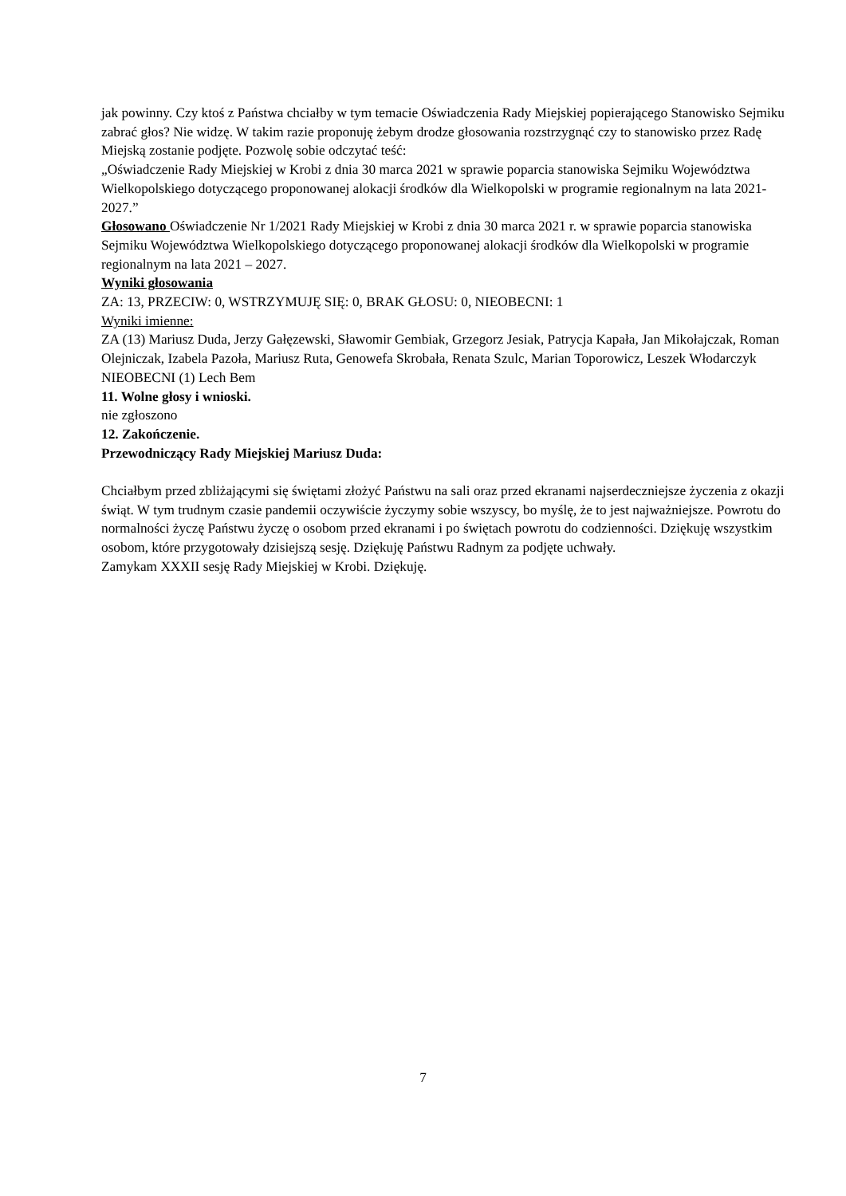jak powinny. Czy ktoś z Państwa chciałby w tym temacie Oświadczenia Rady Miejskiej popierającego Stanowisko Sejmiku zabrać głos? Nie widzę. W takim razie proponuję żebym drodze głosowania rozstrzygnąć czy to stanowisko przez Radę Miejską zostanie podjęte. Pozwolę sobie odczytać teść:
„Oświadczenie Rady Miejskiej w Krobi z dnia 30 marca 2021 w sprawie poparcia stanowiska Sejmiku Województwa Wielkopolskiego dotyczącego proponowanej alokacji środków dla Wielkopolski w programie regionalnym na lata 2021-2027.”
Głosowano Oświadczenie Nr 1/2021 Rady Miejskiej w Krobi z dnia 30 marca 2021 r. w sprawie poparcia stanowiska Sejmiku Województwa Wielkopolskiego dotyczącego proponowanej alokacji środków dla Wielkopolski w programie regionalnym na lata 2021 – 2027.
Wyniki głosowania
ZA: 13, PRZECIW: 0, WSTRZYMUJĘ SIĘ: 0, BRAK GŁOSU: 0, NIEOBECNI: 1
Wyniki imienne:
ZA (13) Mariusz Duda, Jerzy Gałęzewski, Sławomir Gembiak, Grzegorz Jesiak, Patrycja Kapała, Jan Mikołajczak, Roman Olejniczak, Izabela Pazoła, Mariusz Ruta, Genowefa Skrobała, Renata Szulc, Marian Toporowicz, Leszek Włodarczyk
NIEOBECNI (1) Lech Bem
11. Wolne głosy i wnioski.
nie zgłoszono
12. Zakończenie.
Przewodniczący Rady Miejskiej Mariusz Duda:
Chciałbym przed zbliżającymi się świętami złożyć Państwu na sali oraz przed ekranami najserdeczniejsze życzenia z okazji świąt. W tym trudnym czasie pandemii oczywiście życzymy sobie wszyscy, bo myślę, że to jest najważniejsze. Powrotu do normalności życzę Państwu życzę o osobom przed ekranami i po świętach powrotu do codzienności. Dziękuję wszystkim osobom, które przygotowały dzisiejszą sesję. Dziękuję Państwu Radnym za podjęte uchwały.
Zamykam XXXII sesję Rady Miejskiej w Krobi. Dziękuję.
7